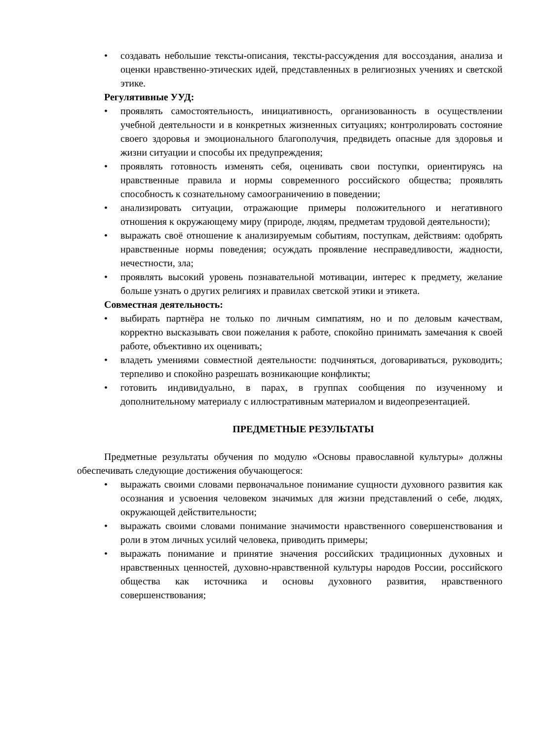• создавать небольшие тексты-описания, тексты-рассуждения для воссоздания, анализа и оценки нравственно-этических идей, представленных в религиозных учениях и светской этике.
Регулятивные УУД:
• проявлять самостоятельность, инициативность, организованность в осуществлении учебной деятельности и в конкретных жизненных ситуациях; контролировать состояние своего здоровья и эмоционального благополучия, предвидеть опасные для здоровья и жизни ситуации и способы их предупреждения;
• проявлять готовность изменять себя, оценивать свои поступки, ориентируясь на нравственные правила и нормы современного российского общества; проявлять способность к сознательному самоограничению в поведении;
• анализировать ситуации, отражающие примеры положительного и негативного отношения к окружающему миру (природе, людям, предметам трудовой деятельности);
• выражать своё отношение к анализируемым событиям, поступкам, действиям: одобрять нравственные нормы поведения; осуждать проявление несправедливости, жадности, нечестности, зла;
• проявлять высокий уровень познавательной мотивации, интерес к предмету, желание больше узнать о других религиях и правилах светской этики и этикета.
Совместная деятельность:
• выбирать партнёра не только по личным симпатиям, но и по деловым качествам, корректно высказывать свои пожелания к работе, спокойно принимать замечания к своей работе, объективно их оценивать;
• владеть умениями совместной деятельности: подчиняться, договариваться, руководить; терпеливо и спокойно разрешать возникающие конфликты;
• готовить индивидуально, в парах, в группах сообщения по изученному и дополнительному материалу с иллюстративным материалом и видеопрезентацией.
ПРЕДМЕТНЫЕ РЕЗУЛЬТАТЫ
Предметные результаты обучения по модулю «Основы православной культуры» должны обеспечивать следующие достижения обучающегося:
• выражать своими словами первоначальное понимание сущности духовного развития как осознания и усвоения человеком значимых для жизни представлений о себе, людях, окружающей действительности;
• выражать своими словами понимание значимости нравственного совершенствования и роли в этом личных усилий человека, приводить примеры;
• выражать понимание и принятие значения российских традиционных духовных и нравственных ценностей, духовно-нравственной культуры народов России, российского общества как источника и основы духовного развития, нравственного совершенствования;